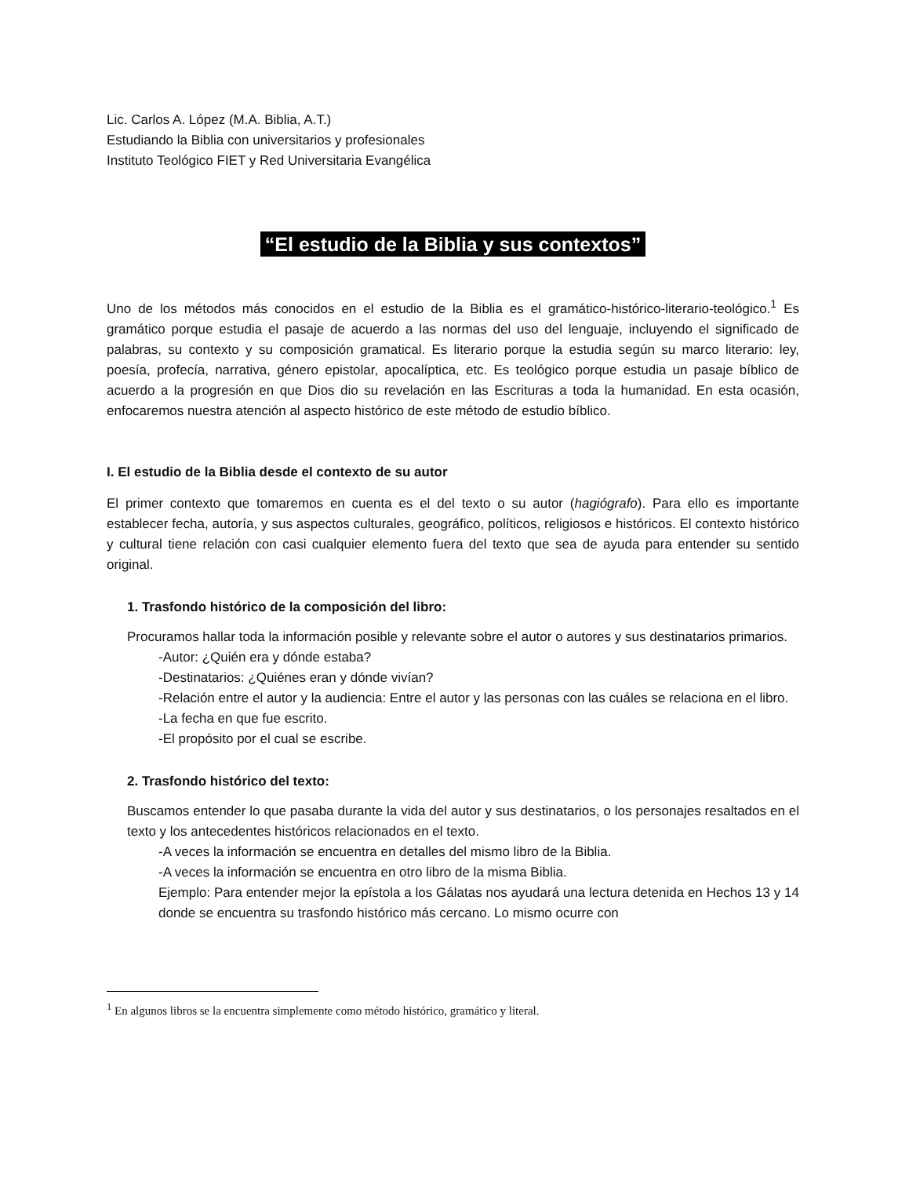Lic. Carlos A. López (M.A. Biblia, A.T.)
Estudiando la Biblia con universitarios y profesionales
Instituto Teológico FIET y Red Universitaria Evangélica
“El estudio de la Biblia y sus contextos”
Uno de los métodos más conocidos en el estudio de la Biblia es el gramático-histórico-literario-teológico.<sup>1</sup> Es gramático porque estudia el pasaje de acuerdo a las normas del uso del lenguaje, incluyendo el significado de palabras, su contexto y su composición gramatical. Es literario porque la estudia según su marco literario: ley, poesía, profecía, narrativa, género epistolar, apocalíptica, etc. Es teológico porque estudia un pasaje bíblico de acuerdo a la progresión en que Dios dio su revelación en las Escrituras a toda la humanidad. En esta ocasión, enfocaremos nuestra atención al aspecto histórico de este método de estudio bíblico.
I. El estudio de la Biblia desde el contexto de su autor
El primer contexto que tomaremos en cuenta es el del texto o su autor (hagiógrafo). Para ello es importante establecer fecha, autoría, y sus aspectos culturales, geográfico, políticos, religiosos e históricos. El contexto histórico y cultural tiene relación con casi cualquier elemento fuera del texto que sea de ayuda para entender su sentido original.
1. Trasfondo histórico de la composición del libro:
Procuramos hallar toda la información posible y relevante sobre el autor o autores y sus destinatarios primarios.
-Autor: ¿Quién era y dónde estaba?
-Destinatarios: ¿Quiénes eran y dónde vivían?
-Relación entre el autor y la audiencia: Entre el autor y las personas con las cuáles se relaciona en el libro.
-La fecha en que fue escrito.
-El propósito por el cual se escribe.
2. Trasfondo histórico del texto:
Buscamos entender lo que pasaba durante la vida del autor y sus destinatarios, o los personajes resaltados en el texto y los antecedentes históricos relacionados en el texto.
-A veces la información se encuentra en detalles del mismo libro de la Biblia.
-A veces la información se encuentra en otro libro de la misma Biblia.
Ejemplo: Para entender mejor la epístola a los Gálatas nos ayudará una lectura detenida en Hechos 13 y 14 donde se encuentra su trasfondo histórico más cercano. Lo mismo ocurre con
<sup>1</sup> En algunos libros se la encuentra simplemente como método histórico, gramático y literal.